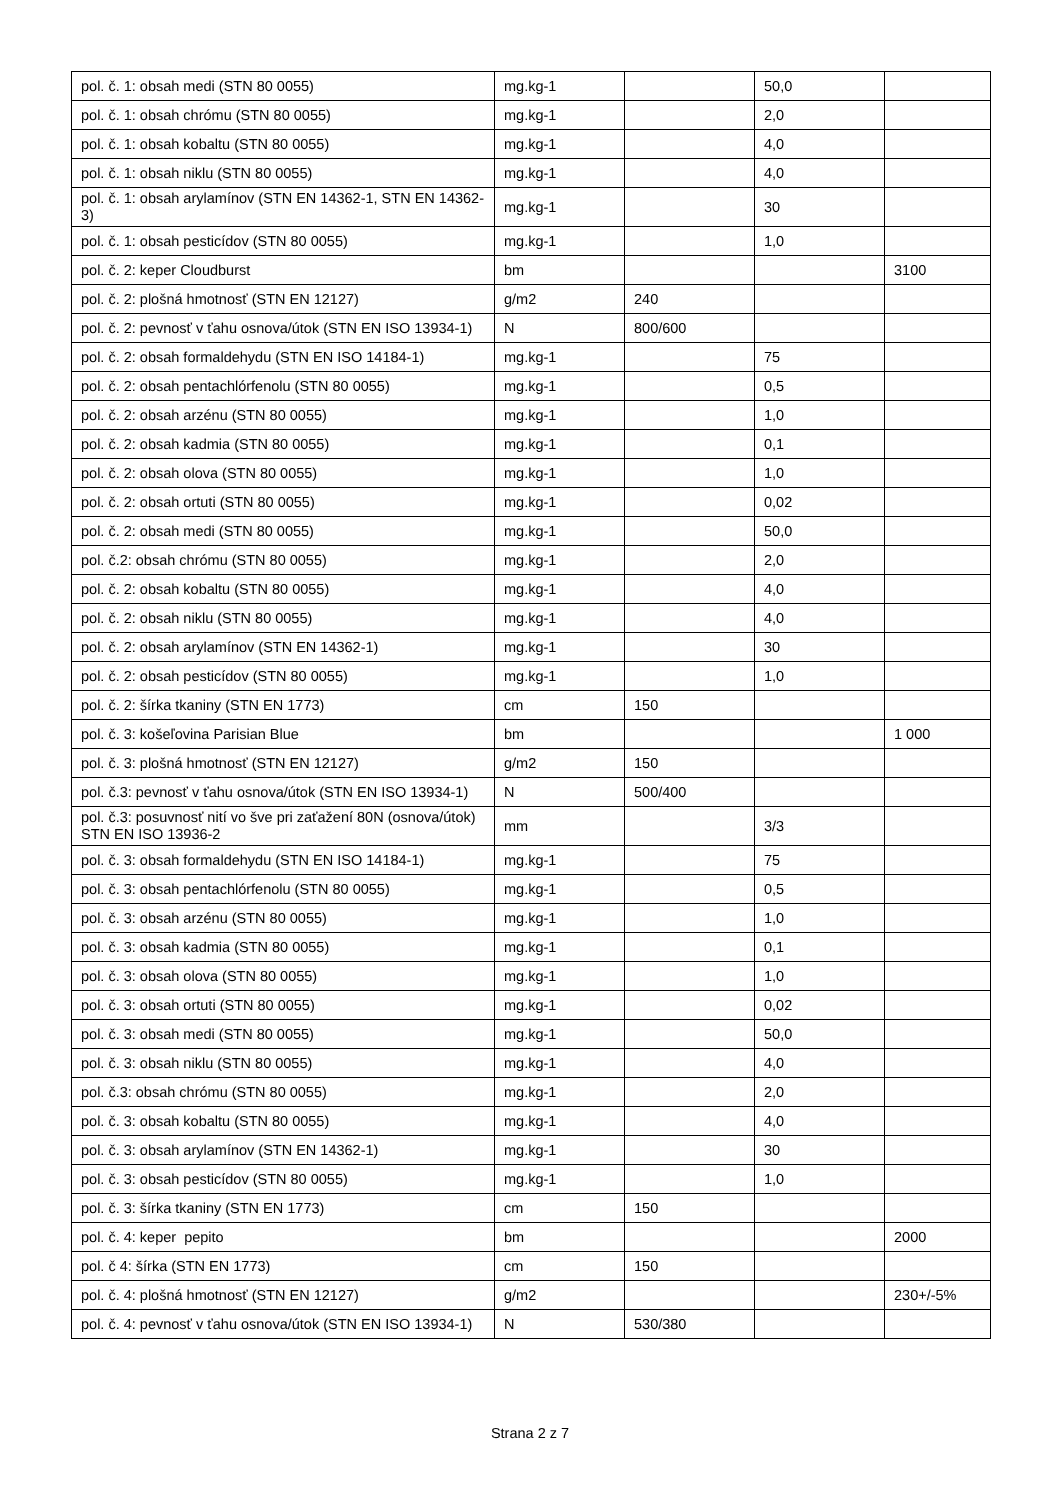| pol. č. 1: obsah medi (STN 80 0055) | mg.kg-1 | | 50,0 | |
| pol. č. 1: obsah chrómu (STN 80 0055) | mg.kg-1 | | 2,0 | |
| pol. č. 1: obsah kobaltu (STN 80 0055) | mg.kg-1 | | 4,0 | |
| pol. č. 1: obsah niklu (STN 80 0055) | mg.kg-1 | | 4,0 | |
| pol. č. 1: obsah arylamínov (STN EN 14362-1, STN EN 14362-3) | mg.kg-1 | | 30 | |
| pol. č. 1: obsah pesticídov (STN 80 0055) | mg.kg-1 | | 1,0 | |
| pol. č. 2: keper Cloudburst | bm | | | 3100 |
| pol. č. 2: plošná hmotnosť (STN EN 12127) | g/m2 | 240 | | |
| pol. č. 2: pevnosť v ťahu osnova/útok (STN EN ISO 13934-1) | N | 800/600 | | |
| pol. č. 2: obsah formaldehydu (STN EN ISO 14184-1) | mg.kg-1 | | 75 | |
| pol. č. 2: obsah pentachlórfenolu (STN 80 0055) | mg.kg-1 | | 0,5 | |
| pol. č. 2: obsah arzénu (STN 80 0055) | mg.kg-1 | | 1,0 | |
| pol. č. 2: obsah kadmia (STN 80 0055) | mg.kg-1 | | 0,1 | |
| pol. č. 2: obsah olova (STN 80 0055) | mg.kg-1 | | 1,0 | |
| pol. č. 2: obsah ortuti (STN 80 0055) | mg.kg-1 | | 0,02 | |
| pol. č. 2: obsah medi (STN 80 0055) | mg.kg-1 | | 50,0 | |
| pol. č.2: obsah chrómu (STN 80 0055) | mg.kg-1 | | 2,0 | |
| pol. č. 2: obsah kobaltu (STN 80 0055) | mg.kg-1 | | 4,0 | |
| pol. č. 2: obsah niklu (STN 80 0055) | mg.kg-1 | | 4,0 | |
| pol. č. 2: obsah arylamínov (STN EN 14362-1) | mg.kg-1 | | 30 | |
| pol. č. 2: obsah pesticídov (STN 80 0055) | mg.kg-1 | | 1,0 | |
| pol. č. 2: šírka tkaniny (STN EN 1773) | cm | 150 | | |
| pol. č. 3: košeľovina Parisian Blue | bm | | | 1 000 |
| pol. č. 3: plošná hmotnosť (STN EN 12127) | g/m2 | 150 | | |
| pol. č.3: pevnosť v ťahu osnova/útok (STN EN ISO 13934-1) | N | 500/400 | | |
| pol. č.3: posuvnosť nití vo šve pri zaťažení 80N (osnova/útok) STN EN ISO 13936-2 | mm | | 3/3 | |
| pol. č. 3: obsah formaldehydu (STN EN ISO 14184-1) | mg.kg-1 | | 75 | |
| pol. č. 3: obsah pentachlórfenolu (STN 80 0055) | mg.kg-1 | | 0,5 | |
| pol. č. 3: obsah arzénu (STN 80 0055) | mg.kg-1 | | 1,0 | |
| pol. č. 3: obsah kadmia (STN 80 0055) | mg.kg-1 | | 0,1 | |
| pol. č. 3: obsah olova (STN 80 0055) | mg.kg-1 | | 1,0 | |
| pol. č. 3: obsah ortuti (STN 80 0055) | mg.kg-1 | | 0,02 | |
| pol. č. 3: obsah medi (STN 80 0055) | mg.kg-1 | | 50,0 | |
| pol. č. 3: obsah niklu (STN 80 0055) | mg.kg-1 | | 4,0 | |
| pol. č.3: obsah chrómu (STN 80 0055) | mg.kg-1 | | 2,0 | |
| pol. č. 3: obsah kobaltu (STN 80 0055) | mg.kg-1 | | 4,0 | |
| pol. č. 3: obsah arylamínov (STN EN 14362-1) | mg.kg-1 | | 30 | |
| pol. č. 3: obsah pesticídov (STN 80 0055) | mg.kg-1 | | 1,0 | |
| pol. č. 3: šírka tkaniny (STN EN 1773) | cm | 150 | | |
| pol. č. 4: keper pepito | bm | | | 2000 |
| pol. č 4: šírka (STN EN 1773) | cm | 150 | | |
| pol. č. 4: plošná hmotnosť (STN EN 12127) | g/m2 | | | 230+/-5% |
| pol. č. 4: pevnosť v ťahu osnova/útok (STN EN ISO 13934-1) | N | 530/380 | | |
Strana 2 z 7